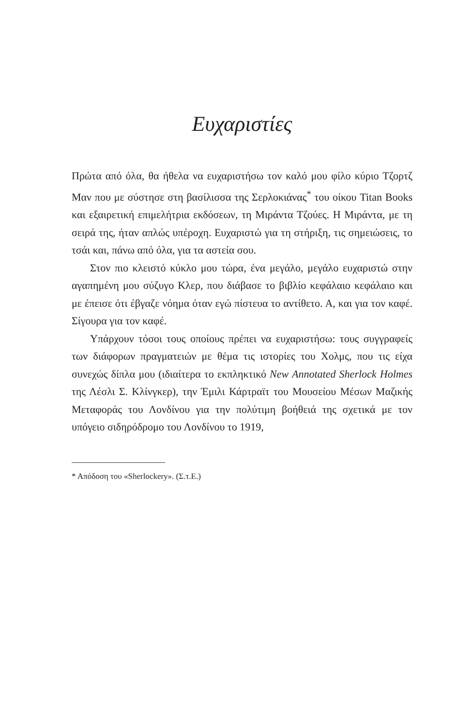Ευχαριστίες
Πρώτα από όλα, θα ήθελα να ευχαριστήσω τον καλό μου φίλο κύριο Τζορτζ Μαν που με σύστησε στη βασίλισσα της Σερλοκιάνας<sup>*</sup> του οίκου Titan Books και εξαιρετική επιμελήτρια εκδόσεων, τη Μιράντα Τζούες. Η Μιράντα, με τη σειρά της, ήταν απλώς υπέροχη. Ευχαριστώ για τη στήριξη, τις σημειώσεις, το τσάι και, πάνω από όλα, για τα αστεία σου.
Στον πιο κλειστό κύκλο μου τώρα, ένα μεγάλο, μεγάλο ευχαριστώ στην αγαπημένη μου σύζυγο Κλερ, που διάβασε το βιβλίο κεφάλαιο κεφάλαιο και με έπεισε ότι έβγαζε νόημα όταν εγώ πίστευα το αντίθετο. Α, και για τον καφέ. Σίγουρα για τον καφέ.
Υπάρχουν τόσοι τους οποίους πρέπει να ευχαριστήσω: τους συγγραφείς των διάφορων πραγματειών με θέμα τις ιστορίες του Χολμς, που τις είχα συνεχώς δίπλα μου (ιδιαίτερα το εκπληκτικό New Annotated Sherlock Holmes της Λέσλι Σ. Κλίνγκερ), την Έμιλι Κάρτραϊτ του Μουσείου Μέσων Μαζικής Μεταφοράς του Λονδίνου για την πολύτιμη βοήθειά της σχετικά με τον υπόγειο σιδηρόδρομο του Λονδίνου το 1919,
* Απόδοση του «Sherlockery». (Σ.τ.Ε.)